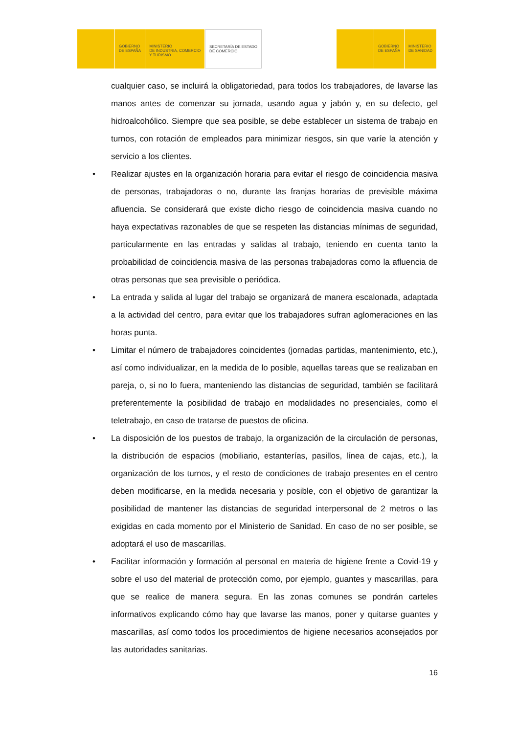GOBIERNO
DE ESPAÑA
MINISTERIO
DE INDUSTRIA, COMERCIO
Y TURISMO
SECRETARÍA DE ESTADO
DE COMERCIO
GOBIERNO
DE ESPAÑA
MINISTERIO
DE SANIDAD
cualquier caso, se incluirá la obligatoriedad, para todos los trabajadores, de lavarse las manos antes de comenzar su jornada, usando agua y jabón y, en su defecto, gel hidroalcohólico. Siempre que sea posible, se debe establecer un sistema de trabajo en turnos, con rotación de empleados para minimizar riesgos, sin que varíe la atención y servicio a los clientes.
• Realizar ajustes en la organización horaria para evitar el riesgo de coincidencia masiva de personas, trabajadoras o no, durante las franjas horarias de previsible máxima afluencia. Se considerará que existe dicho riesgo de coincidencia masiva cuando no haya expectativas razonables de que se respeten las distancias mínimas de seguridad, particularmente en las entradas y salidas al trabajo, teniendo en cuenta tanto la probabilidad de coincidencia masiva de las personas trabajadoras como la afluencia de otras personas que sea previsible o periódica.
• La entrada y salida al lugar del trabajo se organizará de manera escalonada, adaptada a la actividad del centro, para evitar que los trabajadores sufran aglomeraciones en las horas punta.
• Limitar el número de trabajadores coincidentes (jornadas partidas, mantenimiento, etc.), así como individualizar, en la medida de lo posible, aquellas tareas que se realizaban en pareja, o, si no lo fuera, manteniendo las distancias de seguridad, también se facilitará preferentemente la posibilidad de trabajo en modalidades no presenciales, como el teletrabajo, en caso de tratarse de puestos de oficina.
• La disposición de los puestos de trabajo, la organización de la circulación de personas, la distribución de espacios (mobiliario, estanterías, pasillos, línea de cajas, etc.), la organización de los turnos, y el resto de condiciones de trabajo presentes en el centro deben modificarse, en la medida necesaria y posible, con el objetivo de garantizar la posibilidad de mantener las distancias de seguridad interpersonal de 2 metros o las exigidas en cada momento por el Ministerio de Sanidad. En caso de no ser posible, se adoptará el uso de mascarillas.
• Facilitar información y formación al personal en materia de higiene frente a Covid-19 y sobre el uso del material de protección como, por ejemplo, guantes y mascarillas, para que se realice de manera segura. En las zonas comunes se pondrán carteles informativos explicando cómo hay que lavarse las manos, poner y quitarse guantes y mascarillas, así como todos los procedimientos de higiene necesarios aconsejados por las autoridades sanitarias.
16